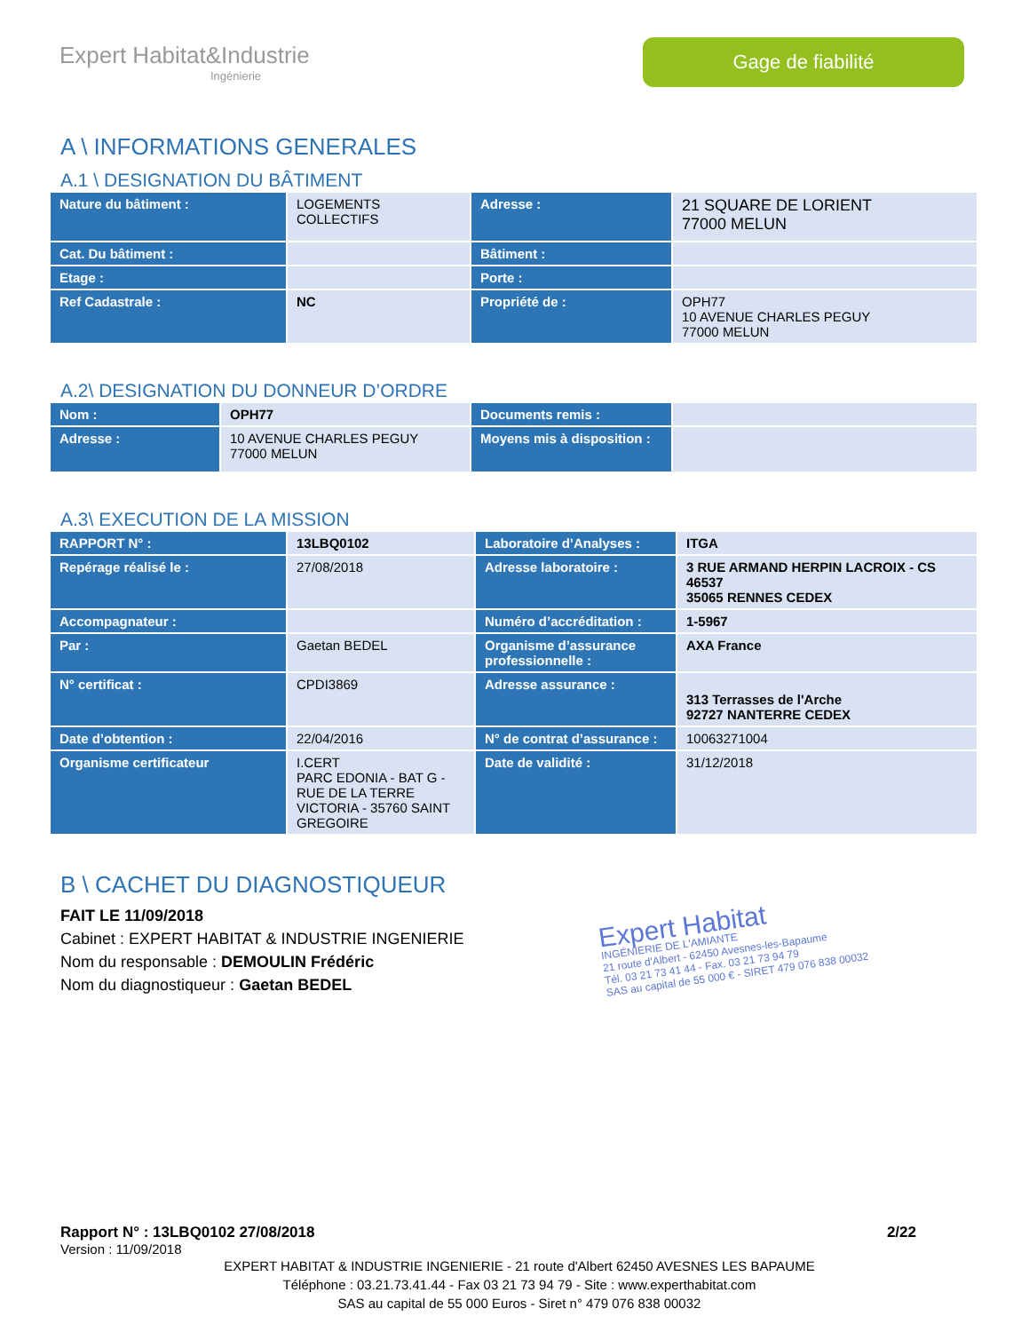Expert Habitat&Industrie
Ingénierie
Gage de fiabilité
A \ INFORMATIONS GENERALES
A.1 \ DESIGNATION DU BÂTIMENT
| Nature du bâtiment : | LOGEMENTS COLLECTIFS | Adresse : | 21 SQUARE DE LORIENT 77000 MELUN |
| Cat. Du bâtiment : | | Bâtiment : | |
| Etage : | | Porte : | |
| Ref Cadastrale : | NC | Propriété de : | OPH77 10 AVENUE CHARLES PEGUY 77000 MELUN |
A.2\ DESIGNATION DU DONNEUR D’ORDRE
| Nom : | OPH77 | Documents remis : | |
| Adresse : | 10 AVENUE CHARLES PEGUY 77000 MELUN | Moyens mis à disposition : | |
A.3\ EXECUTION DE LA MISSION
| RAPPORT N° : | 13LBQ0102 | Laboratoire d’Analyses : | ITGA |
| Repérage réalisé le : | 27/08/2018 | Adresse laboratoire : | 3 RUE ARMAND HERPIN LACROIX - CS 46537 35065 RENNES CEDEX |
| Accompagnateur : | | Numéro d’accréditation : | 1-5967 |
| Par : | Gaetan BEDEL | Organisme d’assurance professionnelle : | AXA France |
| N° certificat : | CPDI3869 | Adresse assurance : | 313 Terrasses de l'Arche 92727 NANTERRE CEDEX |
| Date d’obtention : | 22/04/2016 | N° de contrat d’assurance : | 10063271004 |
| Organisme certificateur | I.CERT PARC EDONIA - BAT G - RUE DE LA TERRE VICTORIA - 35760 SAINT GREGOIRE | Date de validité : | 31/12/2018 |
B \ CACHET DU DIAGNOSTIQUEUR
FAIT LE 11/09/2018
Cabinet : EXPERT HABITAT & INDUSTRIE INGENIERIE
Nom du responsable : DEMOULIN Frédéric
Nom du diagnostiqueur : Gaetan BEDEL
Expert Habitat
INGÉNIERIE DE L'AMIANTE
21 route d'Albert - 62450 Avesnes-les-Bapaume
Tél. 03 21 73 41 44 - Fax. 03 21 73 94 79
SAS au capital de 55 000 € - SIRET 479 076 838 00032
Rapport N° : 13LBQ0102 27/08/2018 2/22
Version : 11/09/2018
EXPERT HABITAT & INDUSTRIE INGENIERIE - 21 route d'Albert 62450 AVESNES LES BAPAUME
Téléphone : 03.21.73.41.44 - Fax 03 21 73 94 79 - Site : www.experthabitat.com
SAS au capital de 55 000 Euros - Siret n° 479 076 838 00032